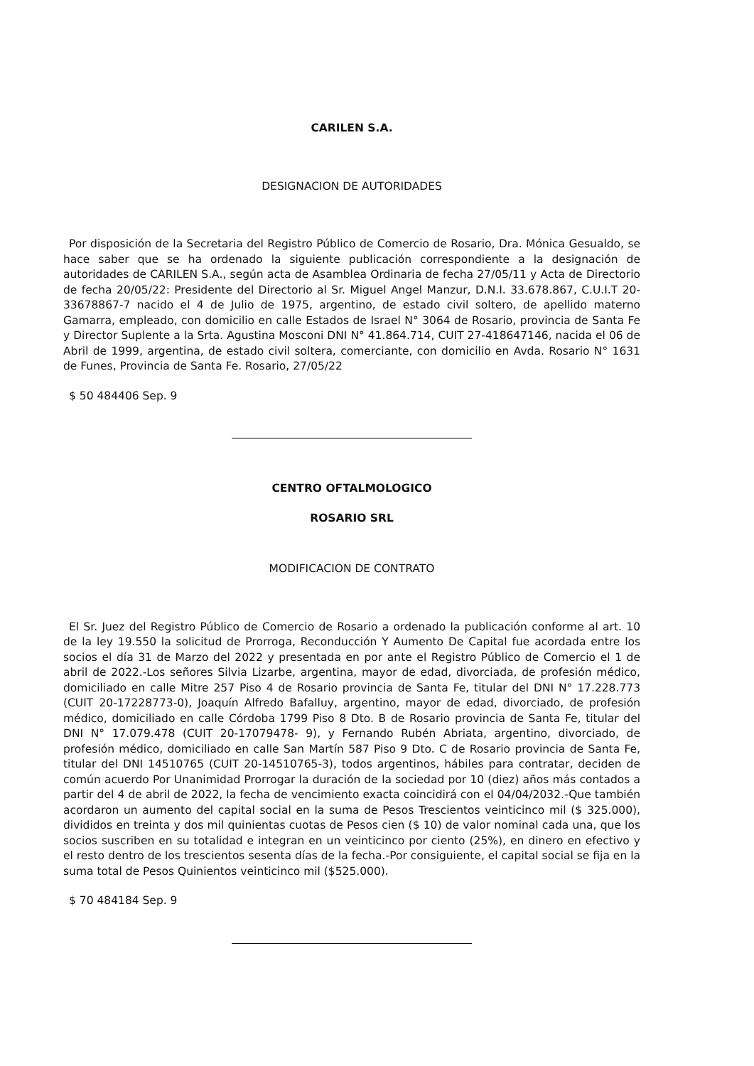CARILEN S.A.
DESIGNACION DE AUTORIDADES
Por disposición de la Secretaria del Registro Público de Comercio de Rosario, Dra. Mónica Gesualdo, se hace saber que se ha ordenado la siguiente publicación correspondiente a la designación de autoridades de CARILEN S.A., según acta de Asamblea Ordinaria de fecha 27/05/11 y Acta de Directorio de fecha 20/05/22: Presidente del Directorio al Sr. Miguel Angel Manzur, D.N.I. 33.678.867, C.U.I.T 20-33678867-7 nacido el 4 de Julio de 1975, argentino, de estado civil soltero, de apellido materno Gamarra, empleado, con domicilio en calle Estados de Israel N° 3064 de Rosario, provincia de Santa Fe y Director Suplente a la Srta. Agustina Mosconi DNI N° 41.864.714, CUIT 27-418647146, nacida el 06 de Abril de 1999, argentina, de estado civil soltera, comerciante, con domicilio en Avda. Rosario N° 1631 de Funes, Provincia de Santa Fe. Rosario, 27/05/22
$ 50 484406 Sep. 9
CENTRO OFTALMOLOGICO
ROSARIO SRL
MODIFICACION DE CONTRATO
El Sr. Juez del Registro Público de Comercio de Rosario a ordenado la publicación conforme al art. 10 de la ley 19.550 la solicitud de Prorroga, Reconducción Y Aumento De Capital fue acordada entre los socios el día 31 de Marzo del 2022 y presentada en por ante el Registro Público de Comercio el 1 de abril de 2022.-Los señores Silvia Lizarbe, argentina, mayor de edad, divorciada, de profesión médico, domiciliado en calle Mitre 257 Piso 4 de Rosario provincia de Santa Fe, titular del DNI N° 17.228.773 (CUIT 20-17228773-0), Joaquín Alfredo Bafalluy, argentino, mayor de edad, divorciado, de profesión médico, domiciliado en calle Córdoba 1799 Piso 8 Dto. B de Rosario provincia de Santa Fe, titular del DNI N° 17.079.478 (CUIT 20-17079478- 9), y Fernando Rubén Abriata, argentino, divorciado, de profesión médico, domiciliado en calle San Martín 587 Piso 9 Dto. C de Rosario provincia de Santa Fe, titular del DNI 14510765 (CUIT 20-14510765-3), todos argentinos, hábiles para contratar, deciden de común acuerdo Por Unanimidad Prorrogar la duración de la sociedad por 10 (diez) años más contados a partir del 4 de abril de 2022, la fecha de vencimiento exacta coincidirá con el 04/04/2032.-Que también acordaron un aumento del capital social en la suma de Pesos Trescientos veinticinco mil ($ 325.000), divididos en treinta y dos mil quinientas cuotas de Pesos cien ($ 10) de valor nominal cada una, que los socios suscriben en su totalidad e integran en un veinticinco por ciento (25%), en dinero en efectivo y el resto dentro de los trescientos sesenta días de la fecha.-Por consiguiente, el capital social se fija en la suma total de Pesos Quinientos veinticinco mil ($525.000).
$ 70 484184 Sep. 9